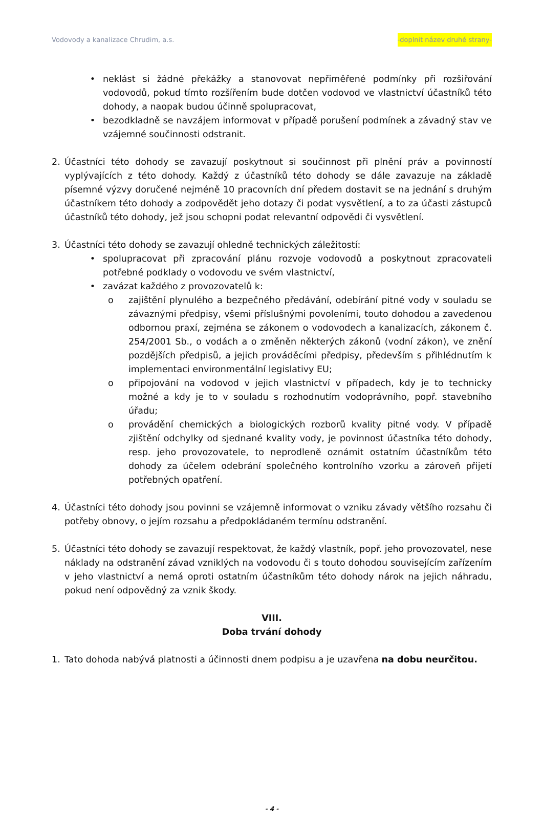Vodovody a kanalizace Chrudim, a.s. -doplnit název druhé strany-
• neklást si žádné překážky a stanovovat nepřiměřené podmínky při rozšiřování vodovodů, pokud tímto rozšířením bude dotčen vodovod ve vlastnictví účastníků této dohody, a naopak budou účinně spolupracovat,
• bezodkladně se navzájem informovat v případě porušení podmínek a závadný stav ve vzájemné součinnosti odstranit.
2. Účastníci této dohody se zavazují poskytnout si součinnost při plnění práv a povinností vyplývajících z této dohody. Každý z účastníků této dohody se dále zavazuje na základě písemné výzvy doručené nejméně 10 pracovních dní předem dostavit se na jednání s druhým účastníkem této dohody a zodpovědět jeho dotazy či podat vysvětlení, a to za účasti zástupců účastníků této dohody, jež jsou schopni podat relevantní odpovědi či vysvětlení.
3. Účastníci této dohody se zavazují ohledně technických záležitostí:
• spolupracovat při zpracování plánu rozvoje vodovodů a poskytnout zpracovateli potřebné podklady o vodovodu ve svém vlastnictví,
• zavázat každého z provozovatelů k:
o zajištění plynulého a bezpečného předávání, odebírání pitné vody v souladu se závaznými předpisy, všemi příslušnými povoleními, touto dohodou a zavedenou odbornou praxí, zejména se zákonem o vodovodech a kanalizacích, zákonem č. 254/2001 Sb., o vodách a o změněn některých zákonů (vodní zákon), ve znění pozdějších předpisů, a jejich prováděcími předpisy, především s přihlédnutím k implementaci environmentální legislativy EU;
o připojování na vodovod v jejich vlastnictví v případech, kdy je to technicky možné a kdy je to v souladu s rozhodnutím vodoprávního, popř. stavebního úřadu;
o provádění chemických a biologických rozborů kvality pitné vody. V případě zjištění odchylky od sjednané kvality vody, je povinnost účastníka této dohody, resp. jeho provozovatele, to neprodleně oznámit ostatním účastníkům této dohody za účelem odebrání společného kontrolního vzorku a zároveň přijetí potřebných opatření.
4. Účastníci této dohody jsou povinni se vzájemně informovat o vzniku závady většího rozsahu či potřeby obnovy, o jejím rozsahu a předpokládaném termínu odstranění.
5. Účastníci této dohody se zavazují respektovat, že každý vlastník, popř. jeho provozovatel, nese náklady na odstranění závad vzniklých na vodovodu či s touto dohodou souvisejícím zařízením v jeho vlastnictví a nemá oproti ostatním účastníkům této dohody nárok na jejich náhradu, pokud není odpovědný za vznik škody.
VIII.
Doba trvání dohody
1. Tato dohoda nabývá platnosti a účinnosti dnem podpisu a je uzavřena na dobu neurčitou.
- 4 -